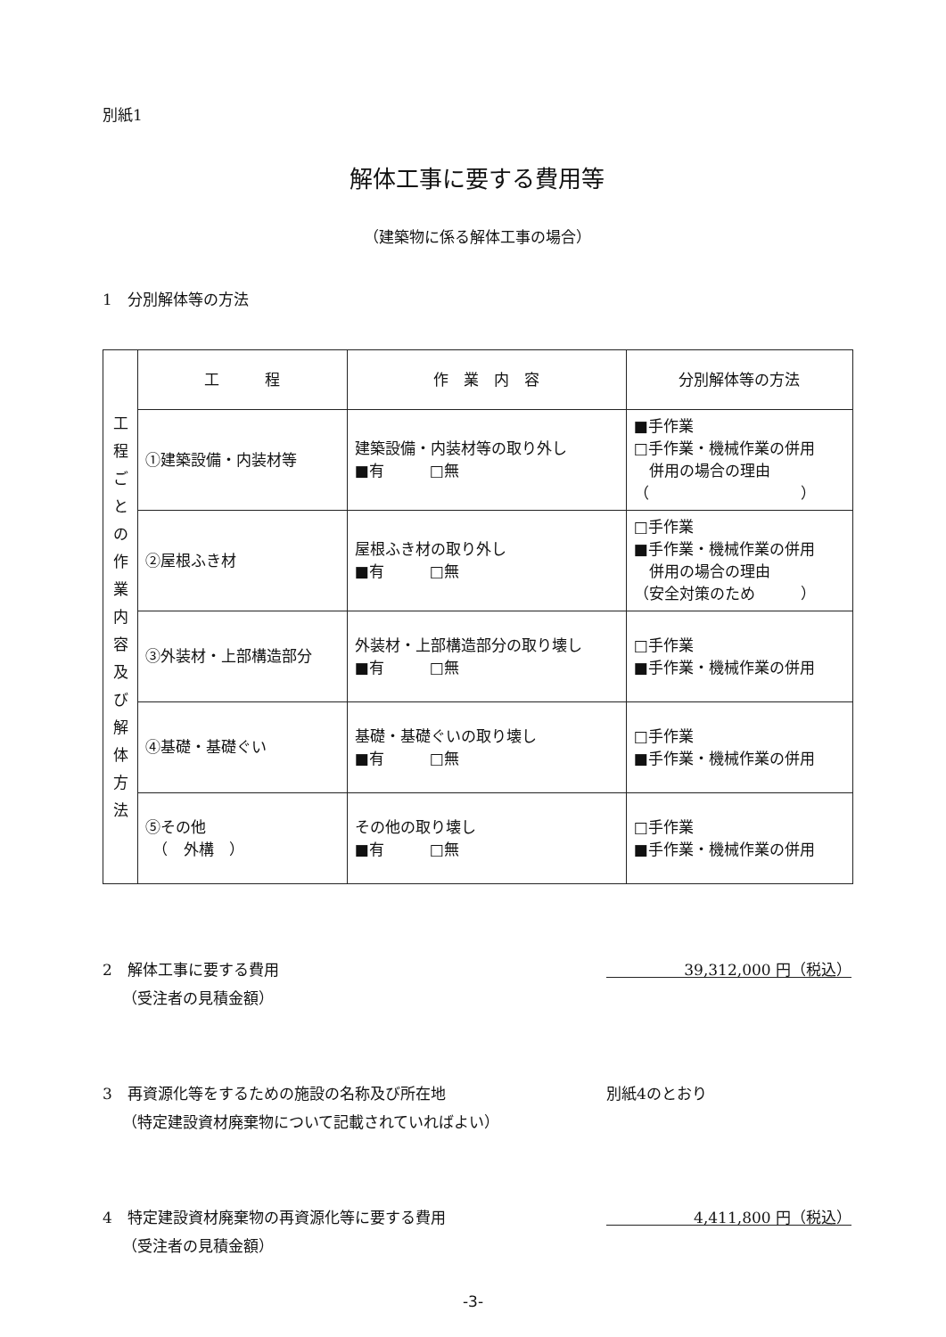別紙1
解体工事に要する費用等
（建築物に係る解体工事の場合）
1　分別解体等の方法
| 工 程 ご と の 作 業 内 容 及 び 解 体 方 法 | 工 程 | 作 業 内 容 | 分別解体等の方法 |
| | ①建築設備・内装材等 | 建築設備・内装材等の取り外し ■有 □無 | ■手作業 □手作業・機械作業の併用 併用の場合の理由 （ ） |
| | ②屋根ふき材 | 屋根ふき材の取り外し ■有 □無 | □手作業 ■手作業・機械作業の併用 併用の場合の理由 （安全対策のため ） |
| | ③外装材・上部構造部分 | 外装材・上部構造部分の取り壊し ■有 □無 | □手作業 ■手作業・機械作業の併用 |
| | ④基礎・基礎ぐい | 基礎・基礎ぐいの取り壊し ■有 □無 | □手作業 ■手作業・機械作業の併用 |
| | ⑤その他 （ 外構 ） | その他の取り壊し ■有 □無 | □手作業 ■手作業・機械作業の併用 |
2　解体工事に要する費用
　 （受注者の見積金額）
39,312,000 円（税込）
3　再資源化等をするための施設の名称及び所在地
　 （特定建設資材廃棄物について記載されていればよい）
別紙4のとおり
4　特定建設資材廃棄物の再資源化等に要する費用
　 （受注者の見積金額）
4,411,800 円（税込）
-3-